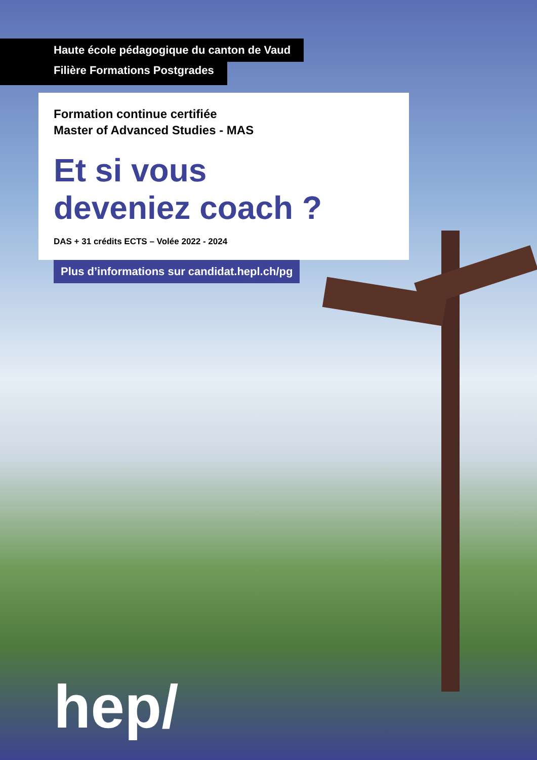Haute école pédagogique du canton de Vaud
Filière Formations Postgrades
Formation continue certifiée
Master of Advanced Studies - MAS
Et si vous
deveniez coach ?
DAS + 31 crédits ECTS – Volée 2022 - 2024
Plus d’informations sur candidat.hepl.ch/pg
hep/